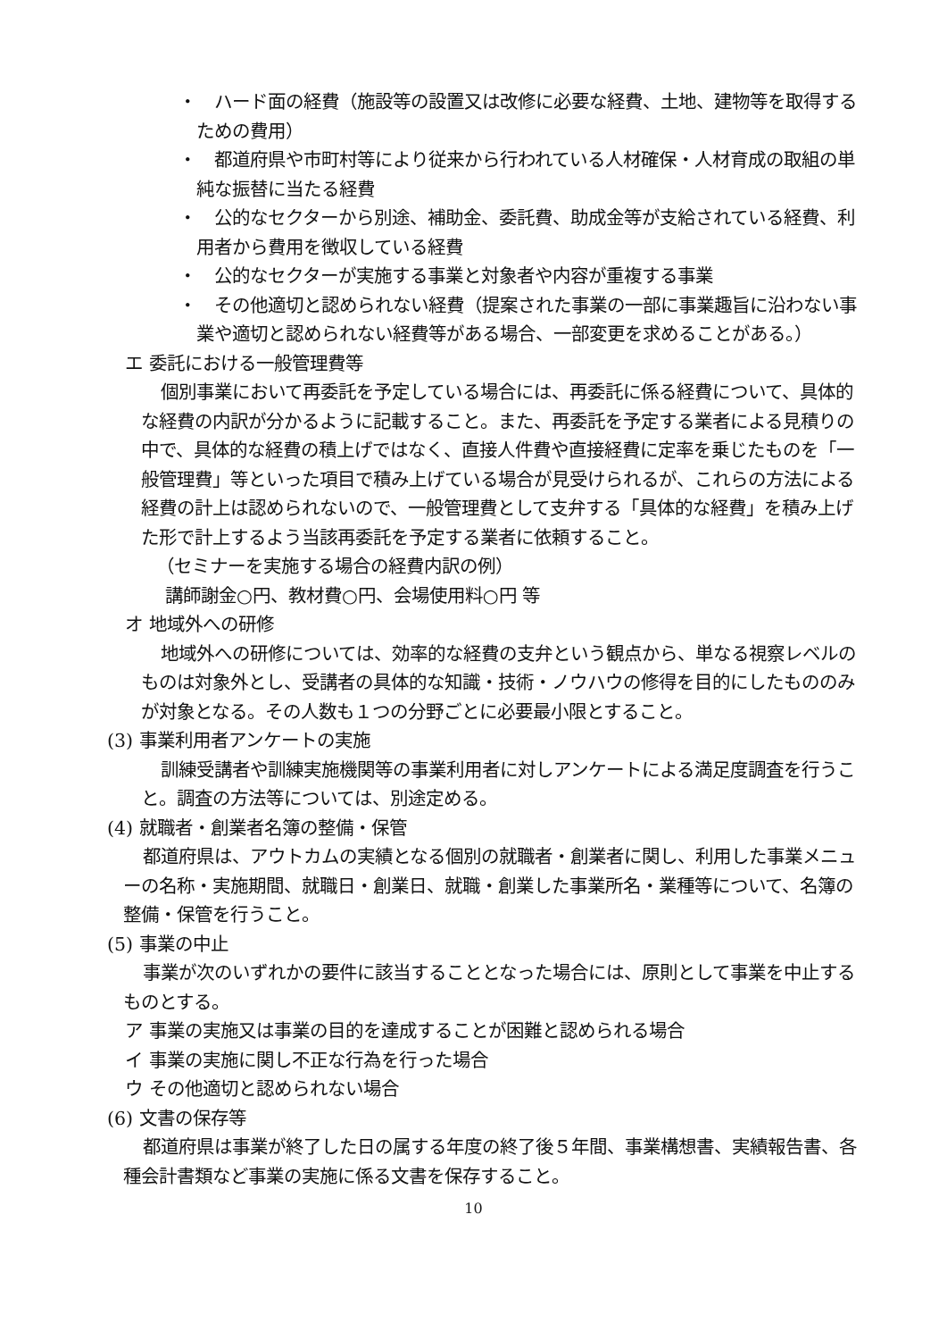・　ハード面の経費（施設等の設置又は改修に必要な経費、土地、建物等を取得するための費用）
・　都道府県や市町村等により従来から行われている人材確保・人材育成の取組の単純な振替に当たる経費
・　公的なセクターから別途、補助金、委託費、助成金等が支給されている経費、利用者から費用を徴収している経費
・　公的なセクターが実施する事業と対象者や内容が重複する事業
・　その他適切と認められない経費（提案された事業の一部に事業趣旨に沿わない事業や適切と認められない経費等がある場合、一部変更を求めることがある。）
エ 委託における一般管理費等
個別事業において再委託を予定している場合には、再委託に係る経費について、具体的な経費の内訳が分かるように記載すること。また、再委託を予定する業者による見積りの中で、具体的な経費の積上げではなく、直接人件費や直接経費に定率を乗じたものを「一般管理費」等といった項目で積み上げている場合が見受けられるが、これらの方法による経費の計上は認められないので、一般管理費として支弁する「具体的な経費」を積み上げた形で計上するよう当該再委託を予定する業者に依頼すること。
（セミナーを実施する場合の経費内訳の例）
講師謝金○円、教材費○円、会場使用料○円 等
オ 地域外への研修
地域外への研修については、効率的な経費の支弁という観点から、単なる視察レベルのものは対象外とし、受講者の具体的な知識・技術・ノウハウの修得を目的にしたもののみが対象となる。その人数も１つの分野ごとに必要最小限とすること。
(3) 事業利用者アンケートの実施
訓練受講者や訓練実施機関等の事業利用者に対しアンケートによる満足度調査を行うこと。調査の方法等については、別途定める。
(4) 就職者・創業者名簿の整備・保管
都道府県は、アウトカムの実績となる個別の就職者・創業者に関し、利用した事業メニューの名称・実施期間、就職日・創業日、就職・創業した事業所名・業種等について、名簿の整備・保管を行うこと。
(5) 事業の中止
事業が次のいずれかの要件に該当することとなった場合には、原則として事業を中止するものとする。
ア 事業の実施又は事業の目的を達成することが困難と認められる場合
イ 事業の実施に関し不正な行為を行った場合
ウ その他適切と認められない場合
(6) 文書の保存等
都道府県は事業が終了した日の属する年度の終了後５年間、事業構想書、実績報告書、各種会計書類など事業の実施に係る文書を保存すること。
10